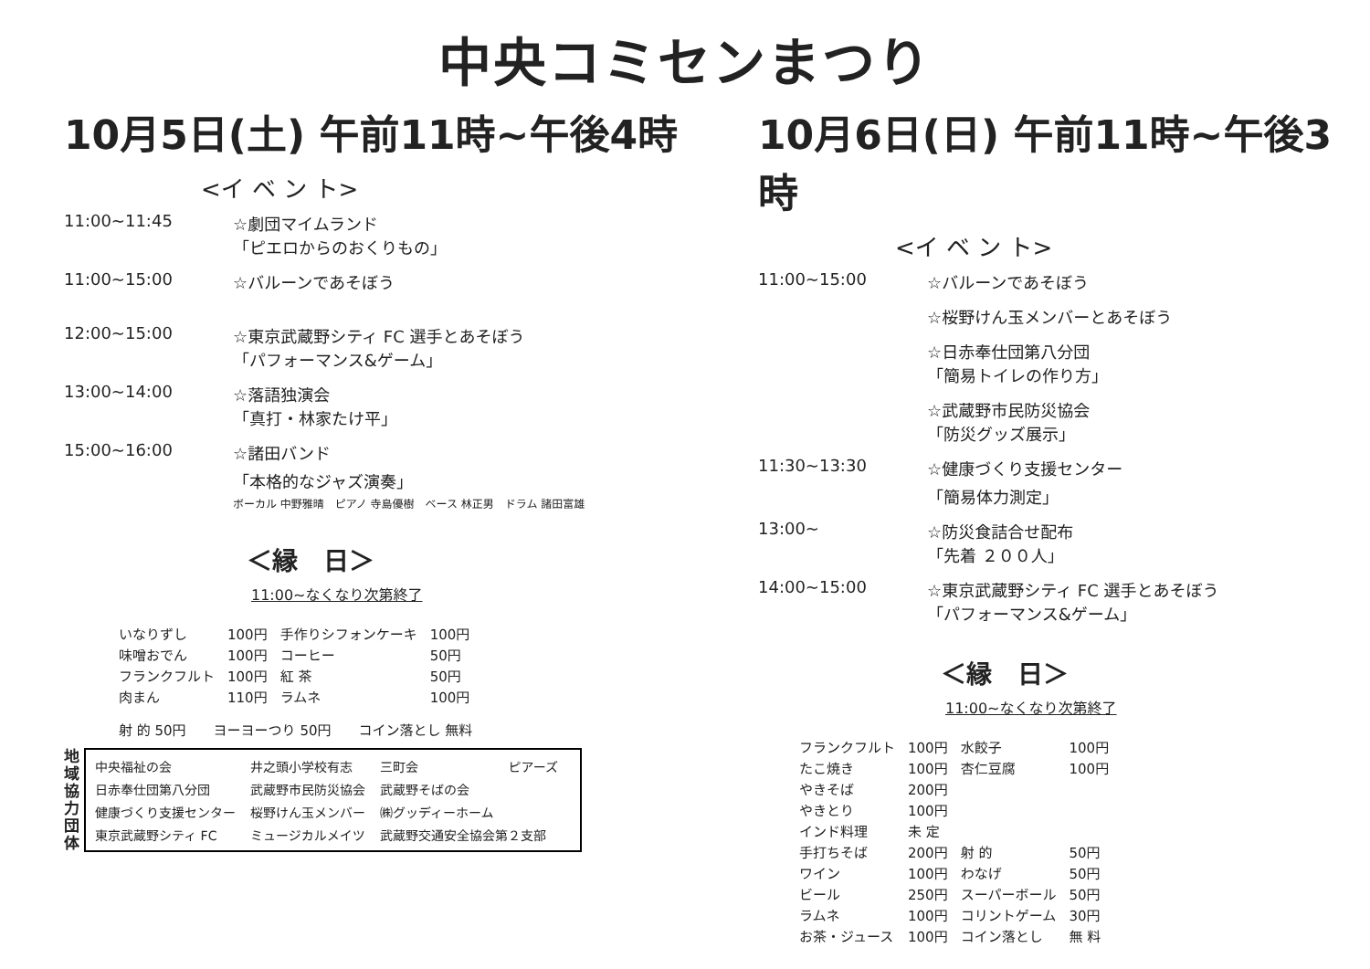中央コミセンまつり
10月5日(土) 午前11時~午後4時
<イ ベ ン ト>
| 11:00~11:45 | ☆劇団マイムランド 「ピエロからのおくりもの」 |
| 11:00~15:00 | ☆バルーンであそぼう |
| 12:00~15:00 | ☆東京武蔵野シティ FC 選手とあそぼう 「パフォーマンス&ゲーム」 |
| 13:00~14:00 | ☆落語独演会 「真打・林家たけ平」 |
| 15:00~16:00 | ☆諸田バンド 「本格的なジャズ演奏」 ボーカル 中野雅晴 ピアノ 寺島優樹 ベース 林正男 ドラム 諸田富雄 |
＜縁　日＞
11:00~なくなり次第終了
| いなりずし | 100円 | 手作りシフォンケーキ | 100円 |
| 味噌おでん | 100円 | コーヒー | 50円 |
| フランクフルト | 100円 | 紅 茶 | 50円 |
| 肉まん | 110円 | ラムネ | 100円 |
射 的 50円　　ヨーヨーつり 50円　　コイン落とし 無料
地域協力団体
| 中央福祉の会 | 井之頭小学校有志 | 三町会 | ピアーズ |
| 日赤奉仕団第八分団 | 武蔵野市民防災協会 | 武蔵野そばの会 | |
| 健康づくり支援センター | 桜野けん玉メンバー | ㈱グッディーホーム | |
| 東京武蔵野シティ FC | ミュージカルメイツ | 武蔵野交通安全協会第２支部 | |
10月6日(日) 午前11時~午後3時
<イ ベ ン ト>
| 11:00~15:00 | ☆バルーンであそぼう |
| | ☆桜野けん玉メンバーとあそぼう |
| | ☆日赤奉仕団第八分団 「簡易トイレの作り方」 |
| | ☆武蔵野市民防災協会 「防災グッズ展示」 |
| 11:30~13:30 | ☆健康づくり支援センター 「簡易体力測定」 |
| 13:00~ | ☆防災食詰合せ配布 「先着 ２００人」 |
| 14:00~15:00 | ☆東京武蔵野シティ FC 選手とあそぼう 「パフォーマンス&ゲーム」 |
＜縁　日＞
11:00~なくなり次第終了
| フランクフルト | 100円 | 水餃子 | 100円 |
| たこ焼き | 100円 | 杏仁豆腐 | 100円 |
| やきそば | 200円 | | |
| やきとり | 100円 | | |
| インド料理 | 未 定 | | |
| 手打ちそば | 200円 | 射 的 | 50円 |
| ワイン | 100円 | わなげ | 50円 |
| ビール | 250円 | スーパーボール | 50円 |
| ラムネ | 100円 | コリントゲーム | 30円 |
| お茶・ジュース | 100円 | コイン落とし | 無 料 |